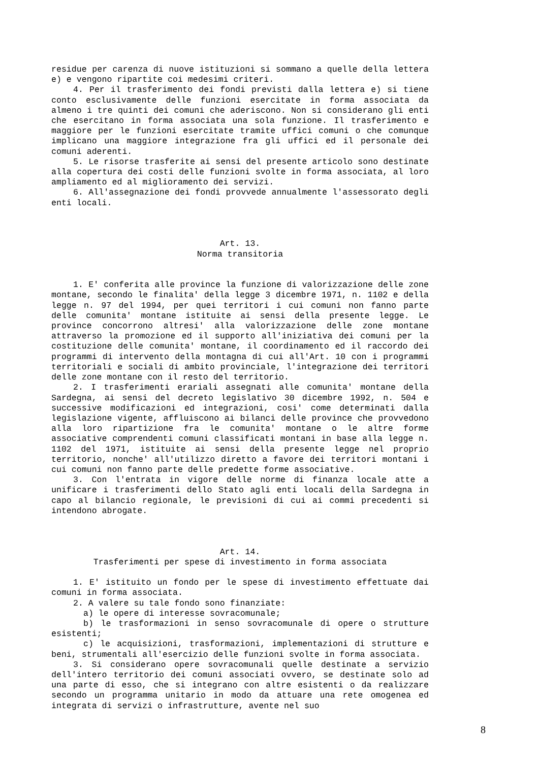residue per carenza di nuove istituzioni si sommano a quelle della lettera e) e vengono ripartite coi medesimi criteri.
4. Per il trasferimento dei fondi previsti dalla lettera e) si tiene conto esclusivamente delle funzioni esercitate in forma associata da almeno i tre quinti dei comuni che aderiscono. Non si considerano gli enti che esercitano in forma associata una sola funzione. Il trasferimento e maggiore per le funzioni esercitate tramite uffici comuni o che comunque implicano una maggiore integrazione fra gli uffici ed il personale dei comuni aderenti.
5. Le risorse trasferite ai sensi del presente articolo sono destinate alla copertura dei costi delle funzioni svolte in forma associata, al loro ampliamento ed al miglioramento dei servizi.
6. All'assegnazione dei fondi provvede annualmente l'assessorato degli enti locali.
Art. 13.
Norma transitoria
1. E' conferita alle province la funzione di valorizzazione delle zone montane, secondo le finalita' della legge 3 dicembre 1971, n. 1102 e della legge n. 97 del 1994, per quei territori i cui comuni non fanno parte delle comunita' montane istituite ai sensi della presente legge. Le province concorrono altresi' alla valorizzazione delle zone montane attraverso la promozione ed il supporto all'iniziativa dei comuni per la costituzione delle comunita' montane, il coordinamento ed il raccordo dei programmi di intervento della montagna di cui all'Art. 10 con i programmi territoriali e sociali di ambito provinciale, l'integrazione dei territori delle zone montane con il resto del territorio.
2. I trasferimenti erariali assegnati alle comunita' montane della Sardegna, ai sensi del decreto legislativo 30 dicembre 1992, n. 504 e successive modificazioni ed integrazioni, cosi' come determinati dalla legislazione vigente, affluiscono ai bilanci delle province che provvedono alla loro ripartizione fra le comunita' montane o le altre forme associative comprendenti comuni classificati montani in base alla legge n. 1102 del 1971, istituite ai sensi della presente legge nel proprio territorio, nonche' all'utilizzo diretto a favore dei territori montani i cui comuni non fanno parte delle predette forme associative.
3. Con l'entrata in vigore delle norme di finanza locale atte a unificare i trasferimenti dello Stato agli enti locali della Sardegna in capo al bilancio regionale, le previsioni di cui ai commi precedenti si intendono abrogate.
Art. 14.
Trasferimenti per spese di investimento in forma associata
1. E' istituito un fondo per le spese di investimento effettuate dai comuni in forma associata.
2. A valere su tale fondo sono finanziate:
a) le opere di interesse sovracomunale;
b) le trasformazioni in senso sovracomunale di opere o strutture esistenti;
c) le acquisizioni, trasformazioni, implementazioni di strutture e beni, strumentali all'esercizio delle funzioni svolte in forma associata.
3. Si considerano opere sovracomunali quelle destinate a servizio dell'intero territorio dei comuni associati ovvero, se destinate solo ad una parte di esso, che si integrano con altre esistenti o da realizzare secondo un programma unitario in modo da attuare una rete omogenea ed integrata di servizi o infrastrutture, avente nel suo
8